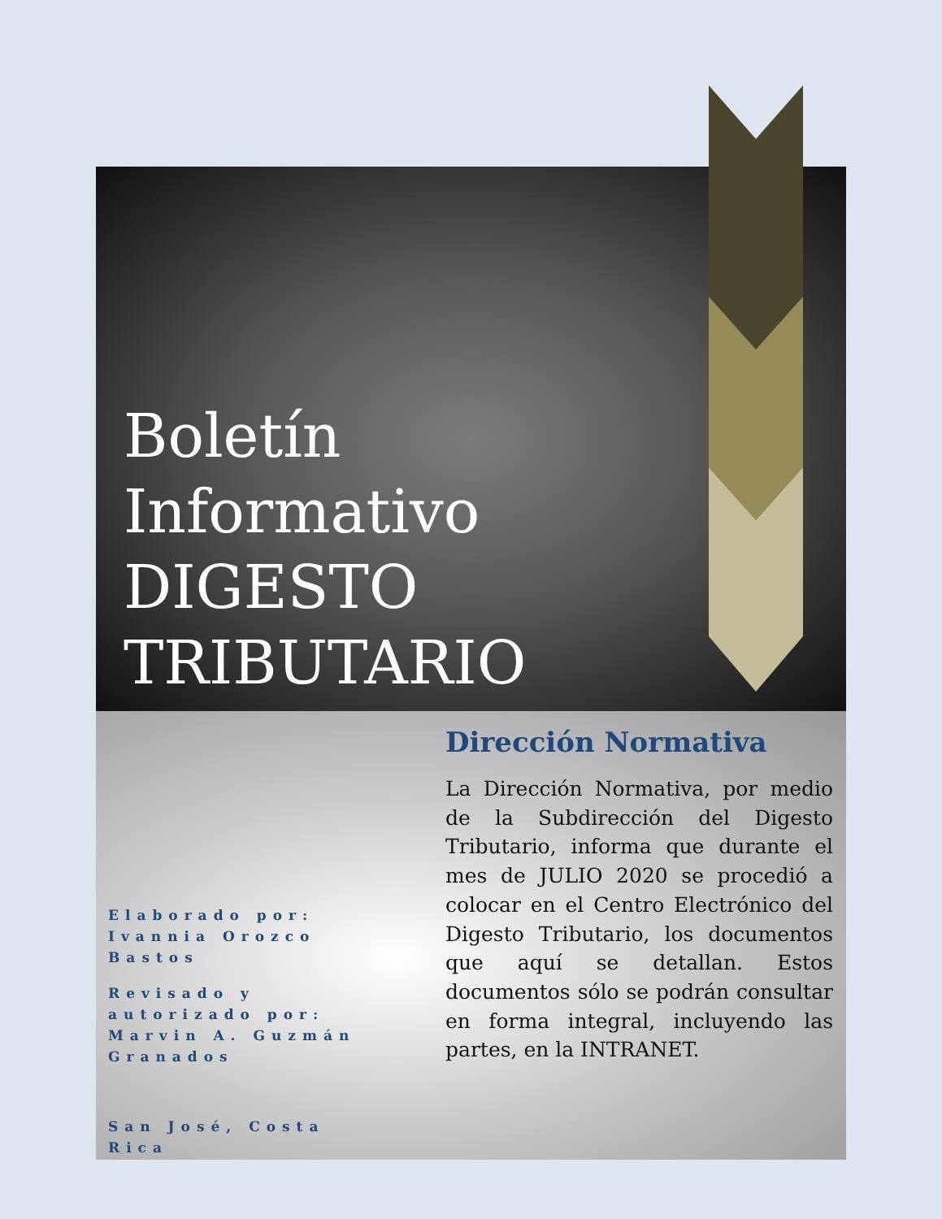Boletín Informativo DIGESTO TRIBUTARIO
Dirección Normativa
La Dirección Normativa, por medio de la Subdirección del Digesto Tributario, informa que durante el mes de JULIO 2020 se procedió a colocar en el Centro Electrónico del Digesto Tributario, los documentos que aquí se detallan. Estos documentos sólo se podrán consultar en forma integral, incluyendo las partes, en la INTRANET.
Elaborado por: Ivannia Orozco Bastos
Revisado y autorizado por: Marvin A. Guzmán Granados
San José, Costa Rica